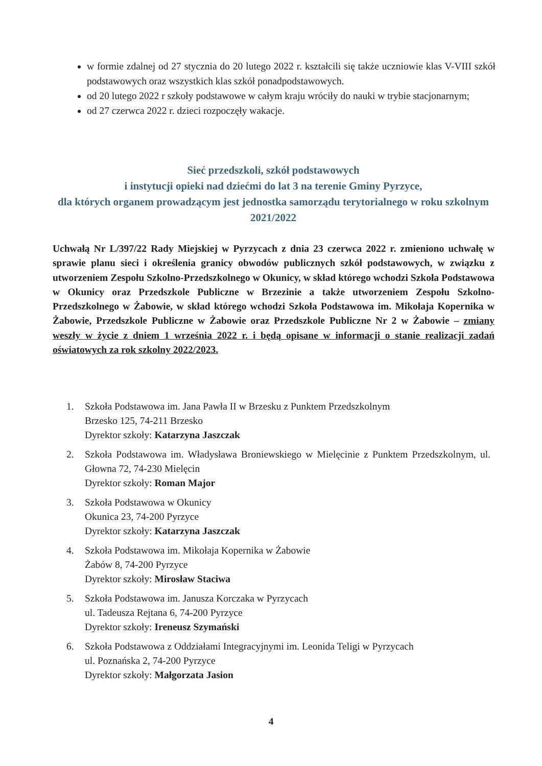w formie zdalnej od 27 stycznia do 20 lutego 2022 r. kształcili się także uczniowie klas V-VIII szkół podstawowych oraz wszystkich klas szkół ponadpodstawowych.
od 20 lutego 2022 r szkoły podstawowe w całym kraju wróciły do nauki w trybie stacjonarnym;
od 27 czerwca 2022 r. dzieci rozpoczęły wakacje.
Sieć przedszkoli, szkół podstawowych
i instytucji opieki nad dziećmi do lat 3 na terenie Gminy Pyrzyce,
dla których organem prowadzącym jest jednostka samorządu terytorialnego w roku szkolnym 2021/2022
Uchwałą Nr L/397/22 Rady Miejskiej w Pyrzycach z dnia 23 czerwca 2022 r. zmieniono uchwałę w sprawie planu sieci i określenia granicy obwodów publicznych szkół podstawowych, w związku z utworzeniem Zespołu Szkolno-Przedszkolnego w Okunicy, w skład którego wchodzi Szkoła Podstawowa w Okunicy oraz Przedszkole Publiczne w Brzezinie a także utworzeniem Zespołu Szkolno-Przedszkolnego w Żabowie, w skład którego wchodzi Szkoła Podstawowa im. Mikołaja Kopernika w Żabowie, Przedszkole Publiczne w Żabowie oraz Przedszkole Publiczne Nr 2 w Żabowie – zmiany weszły w życie z dniem 1 września 2022 r. i będą opisane w informacji o stanie realizacji zadań oświatowych za rok szkolny 2022/2023.
1. Szkoła Podstawowa im. Jana Pawła II w Brzesku z Punktem Przedszkolnym
Brzesko 125, 74-211 Brzesko
Dyrektor szkoły: Katarzyna Jaszczak
2. Szkoła Podstawowa im. Władysława Broniewskiego w Mielęcinie z Punktem Przedszkolnym, ul. Głowna 72, 74-230 Mielęcin
Dyrektor szkoły: Roman Major
3. Szkoła Podstawowa w Okunicy
Okunica 23, 74-200 Pyrzyce
Dyrektor szkoły: Katarzyna Jaszczak
4. Szkoła Podstawowa im. Mikołaja Kopernika w Żabowie
Żabów 8, 74-200 Pyrzyce
Dyrektor szkoły: Mirosław Staciwa
5. Szkoła Podstawowa im. Janusza Korczaka w Pyrzycach
ul. Tadeusza Rejtana 6, 74-200 Pyrzyce
Dyrektor szkoły: Ireneusz Szymański
6. Szkoła Podstawowa z Oddziałami Integracyjnymi im. Leonida Teligi w Pyrzycach
ul. Poznańska 2, 74-200 Pyrzyce
Dyrektor szkoły: Małgorzata Jasion
4